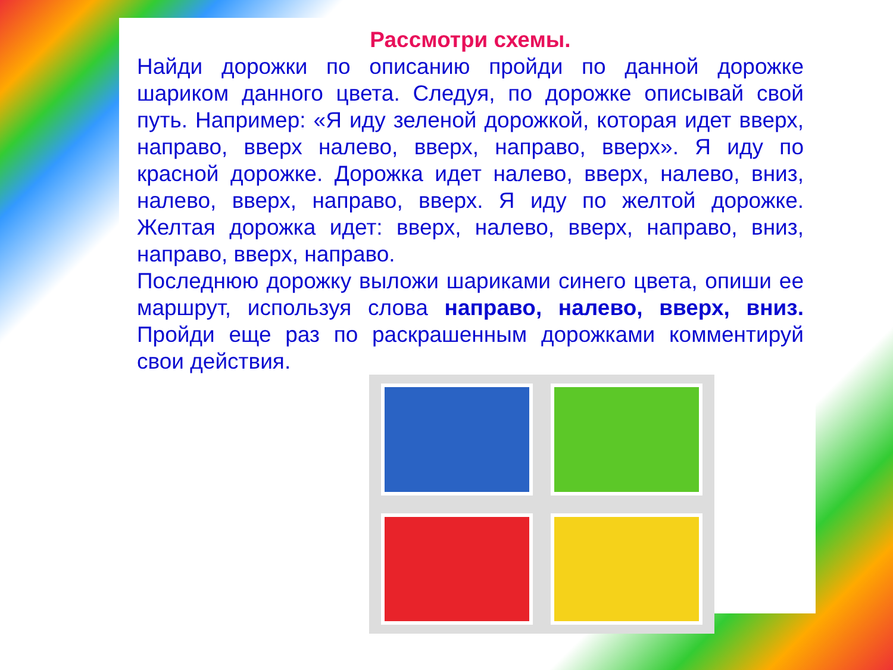Рассмотри схемы.
Найди дорожки по описанию пройди по данной дорожке шариком данного цвета. Следуя, по дорожке описывай свой путь. Например: «Я иду зеленой дорожкой, которая идет вверх, направо, вверх налево, вверх, направо, вверх». Я иду по красной дорожке. Дорожка идет налево, вверх, налево, вниз, налево, вверх, направо, вверх. Я иду по желтой дорожке. Желтая дорожка идет: вверх, налево, вверх, направо, вниз, направо, вверх, направо.
Последнюю дорожку выложи шариками синего цвета, опиши ее маршрут, используя слова направо, налево, вверх, вниз. Пройди еще раз по раскрашенным дорожками комментируй свои действия.